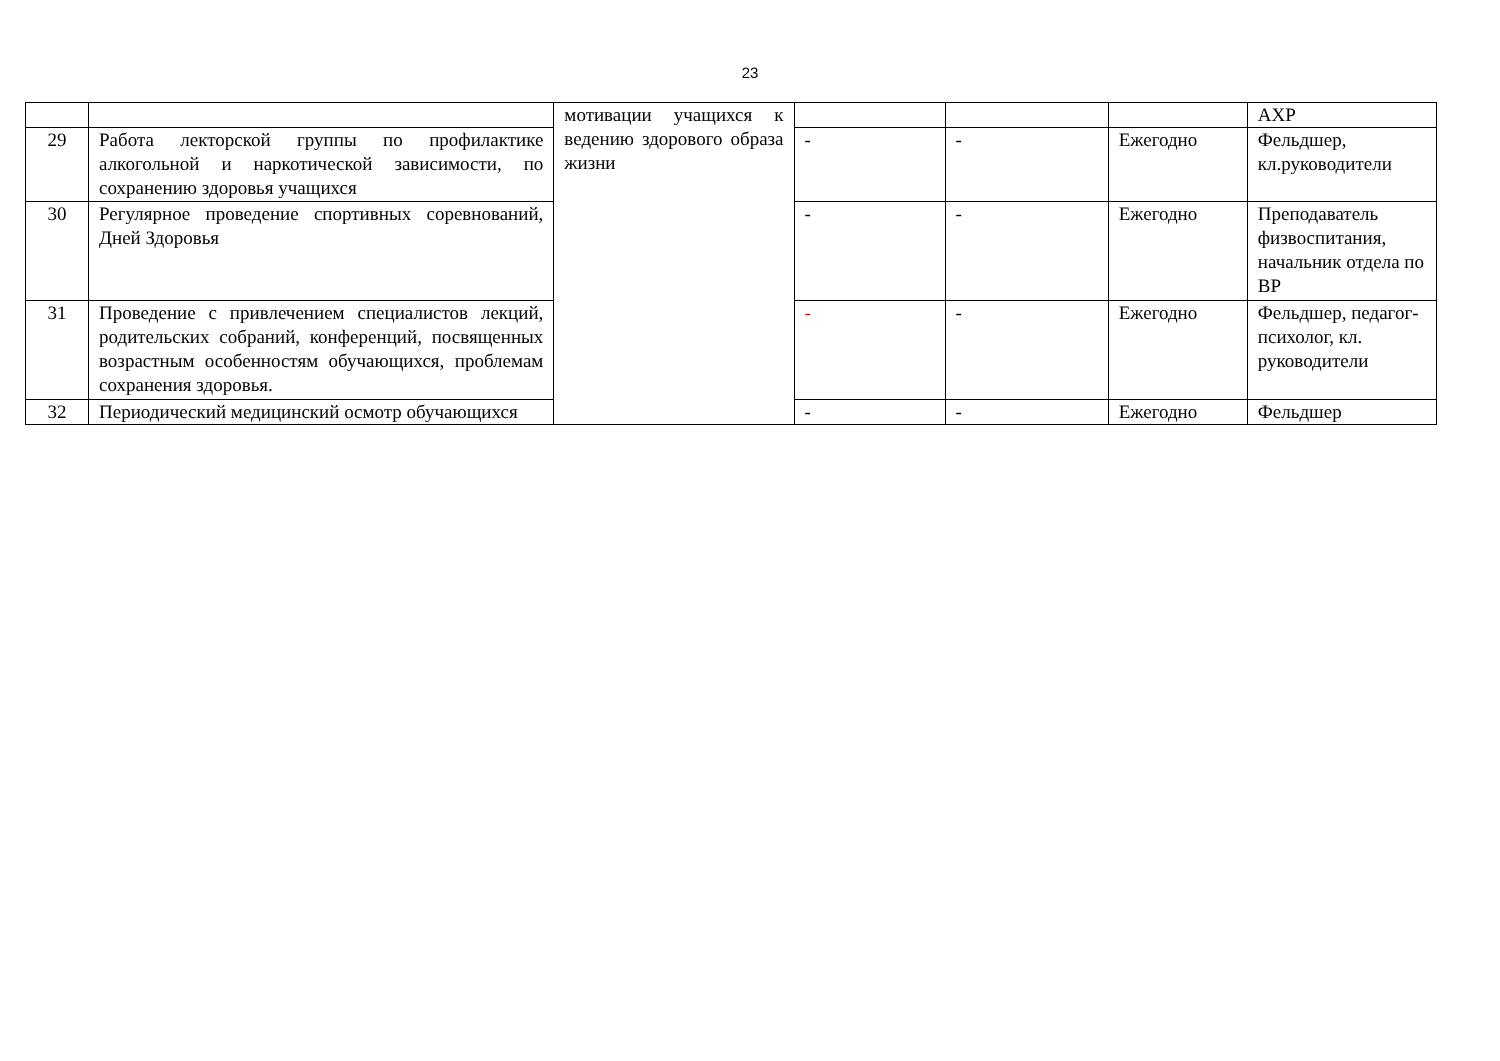23
| | | мотивации учащихся к ведению здорового образа жизни | | | | АХР |
| 29 | Работа лекторской группы по профилактике алкогольной и наркотической зависимости, по сохранению здоровья учащихся | | - | - | Ежегодно | Фельдшер, кл.руководители |
| 30 | Регулярное проведение спортивных соревнований, Дней Здоровья | | - | - | Ежегодно | Преподаватель физвоспитания, начальник отдела по ВР |
| 31 | Проведение с привлечением специалистов лекций, родительских собраний, конференций, посвященных возрастным особенностям обучающихся, проблемам сохранения здоровья. | | - | - | Ежегодно | Фельдшер, педагог-психолог, кл. руководители |
| 32 | Периодический медицинский осмотр обучающихся | | - | - | Ежегодно | Фельдшер |